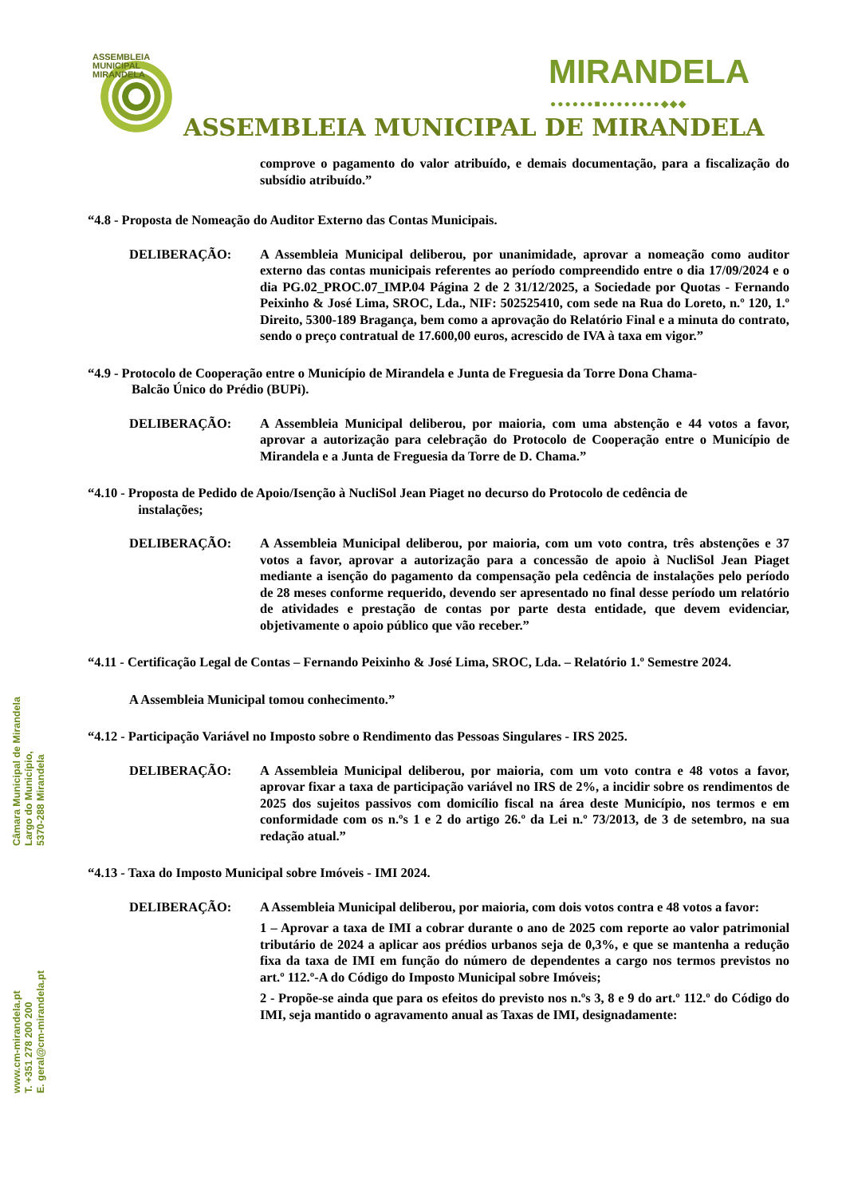ASSEMBLEIA
MUNICIPAL
MIRANDELA
MIRANDELA ●●●●●●■●●●●●●●●◆◆◆
ASSEMBLEIA MUNICIPAL DE MIRANDELA
comprove o pagamento do valor atribuído, e demais documentação, para a fiscalização do subsídio atribuído.”
“4.8 - Proposta de Nomeação do Auditor Externo das Contas Municipais.
DELIBERAÇÃO: A Assembleia Municipal deliberou, por unanimidade, aprovar a nomeação como auditor externo das contas municipais referentes ao período compreendido entre o dia 17/09/2024 e o dia PG.02_PROC.07_IMP.04 Página 2 de 2 31/12/2025, a Sociedade por Quotas - Fernando Peixinho & José Lima, SROC, Lda., NIF: 502525410, com sede na Rua do Loreto, n.º 120, 1.º Direito, 5300-189 Bragança, bem como a aprovação do Relatório Final e a minuta do contrato, sendo o preço contratual de 17.600,00 euros, acrescido de IVA à taxa em vigor.”
“4.9 - Protocolo de Cooperação entre o Município de Mirandela e Junta de Freguesia da Torre Dona Chama-
Balcão Único do Prédio (BUPi).
DELIBERAÇÃO: A Assembleia Municipal deliberou, por maioria, com uma abstenção e 44 votos a favor, aprovar a autorização para celebração do Protocolo de Cooperação entre o Município de Mirandela e a Junta de Freguesia da Torre de D. Chama.”
“4.10 - Proposta de Pedido de Apoio/Isenção à NucliSol Jean Piaget no decurso do Protocolo de cedência de
instalações;
DELIBERAÇÃO: A Assembleia Municipal deliberou, por maioria, com um voto contra, três abstenções e 37 votos a favor, aprovar a autorização para a concessão de apoio à NucliSol Jean Piaget mediante a isenção do pagamento da compensação pela cedência de instalações pelo período de 28 meses conforme requerido, devendo ser apresentado no final desse período um relatório de atividades e prestação de contas por parte desta entidade, que devem evidenciar, objetivamente o apoio público que vão receber.”
“4.11 - Certificação Legal de Contas – Fernando Peixinho & José Lima, SROC, Lda. – Relatório 1.º Semestre 2024.
A Assembleia Municipal tomou conhecimento.”
“4.12 - Participação Variável no Imposto sobre o Rendimento das Pessoas Singulares - IRS 2025.
DELIBERAÇÃO: A Assembleia Municipal deliberou, por maioria, com um voto contra e 48 votos a favor, aprovar fixar a taxa de participação variável no IRS de 2%, a incidir sobre os rendimentos de 2025 dos sujeitos passivos com domicílio fiscal na área deste Município, nos termos e em conformidade com os n.ºs 1 e 2 do artigo 26.º da Lei n.º 73/2013, de 3 de setembro, na sua redação atual.”
“4.13 - Taxa do Imposto Municipal sobre Imóveis - IMI 2024.
DELIBERAÇÃO: A Assembleia Municipal deliberou, por maioria, com dois votos contra e 48 votos a favor:
1 – Aprovar a taxa de IMI a cobrar durante o ano de 2025 com reporte ao valor patrimonial tributário de 2024 a aplicar aos prédios urbanos seja de 0,3%, e que se mantenha a redução fixa da taxa de IMI em função do número de dependentes a cargo nos termos previstos no art.º 112.º-A do Código do Imposto Municipal sobre Imóveis;
2 - Propõe-se ainda que para os efeitos do previsto nos n.ºs 3, 8 e 9 do art.º 112.º do Código do IMI, seja mantido o agravamento anual as Taxas de IMI, designadamente:
Câmara Municipal de Mirandela
Largo do Município,
5370-288 Mirandela
www.cm-mirandela.pt
T. +351 278 200 200
E. geral@cm-mirandela.pt